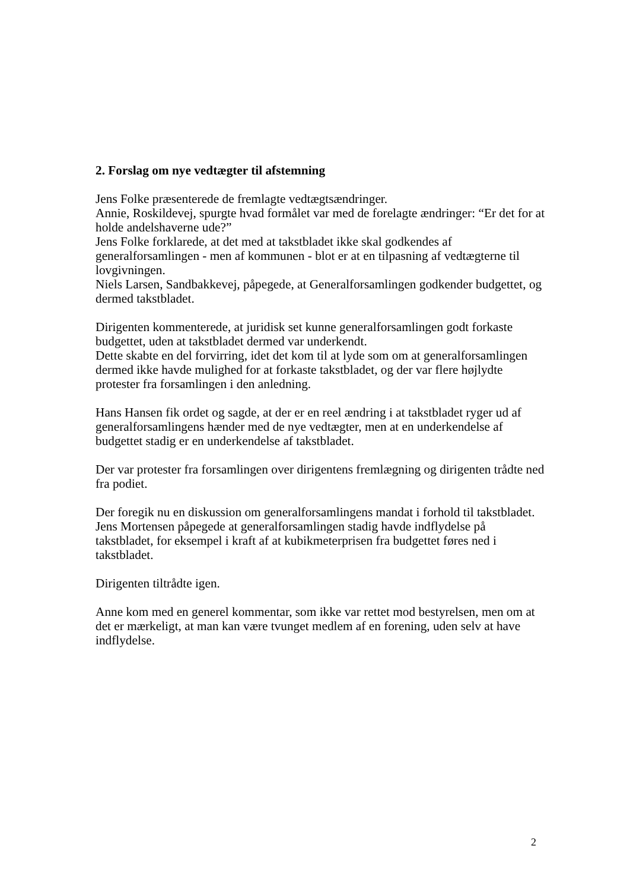2. Forslag om nye vedtægter til afstemning
Jens Folke præsenterede de fremlagte vedtægtsændringer.
Annie, Roskildevej, spurgte hvad formålet var med de forelagte ændringer: “Er det for at holde andelshaverne ude?”
Jens Folke forklarede, at det med at takstbladet ikke skal godkendes af generalforsamlingen - men af kommunen - blot er at en tilpasning af vedtægterne til lovgivningen.
Niels Larsen, Sandbakkevej, påpegede, at Generalforsamlingen godkender budgettet, og dermed takstbladet.
Dirigenten kommenterede, at juridisk set kunne generalforsamlingen godt forkaste budgettet, uden at takstbladet dermed var underkendt.
Dette skabte en del forvirring, idet det kom til at lyde som om at generalforsamlingen dermed ikke havde mulighed for at forkaste takstbladet, og der var flere højlydte protester fra forsamlingen i den anledning.
Hans Hansen fik ordet og sagde, at der er en reel ændring i at takstbladet ryger ud af generalforsamlingens hænder med de nye vedtægter, men at en underkendelse af budgettet stadig er en underkendelse af takstbladet.
Der var protester fra forsamlingen over dirigentens fremlægning og dirigenten trådte ned fra podiet.
Der foregik nu en diskussion om generalforsamlingens mandat i forhold til takstbladet. Jens Mortensen påpegede at generalforsamlingen stadig havde indflydelse på takstbladet, for eksempel i kraft af at kubikmeterprisen fra budgettet føres ned i takstbladet.
Dirigenten tiltrådte igen.
Anne kom med en generel kommentar, som ikke var rettet mod bestyrelsen, men om at det er mærkeligt, at man kan være tvunget medlem af en forening, uden selv at have indflydelse.
2